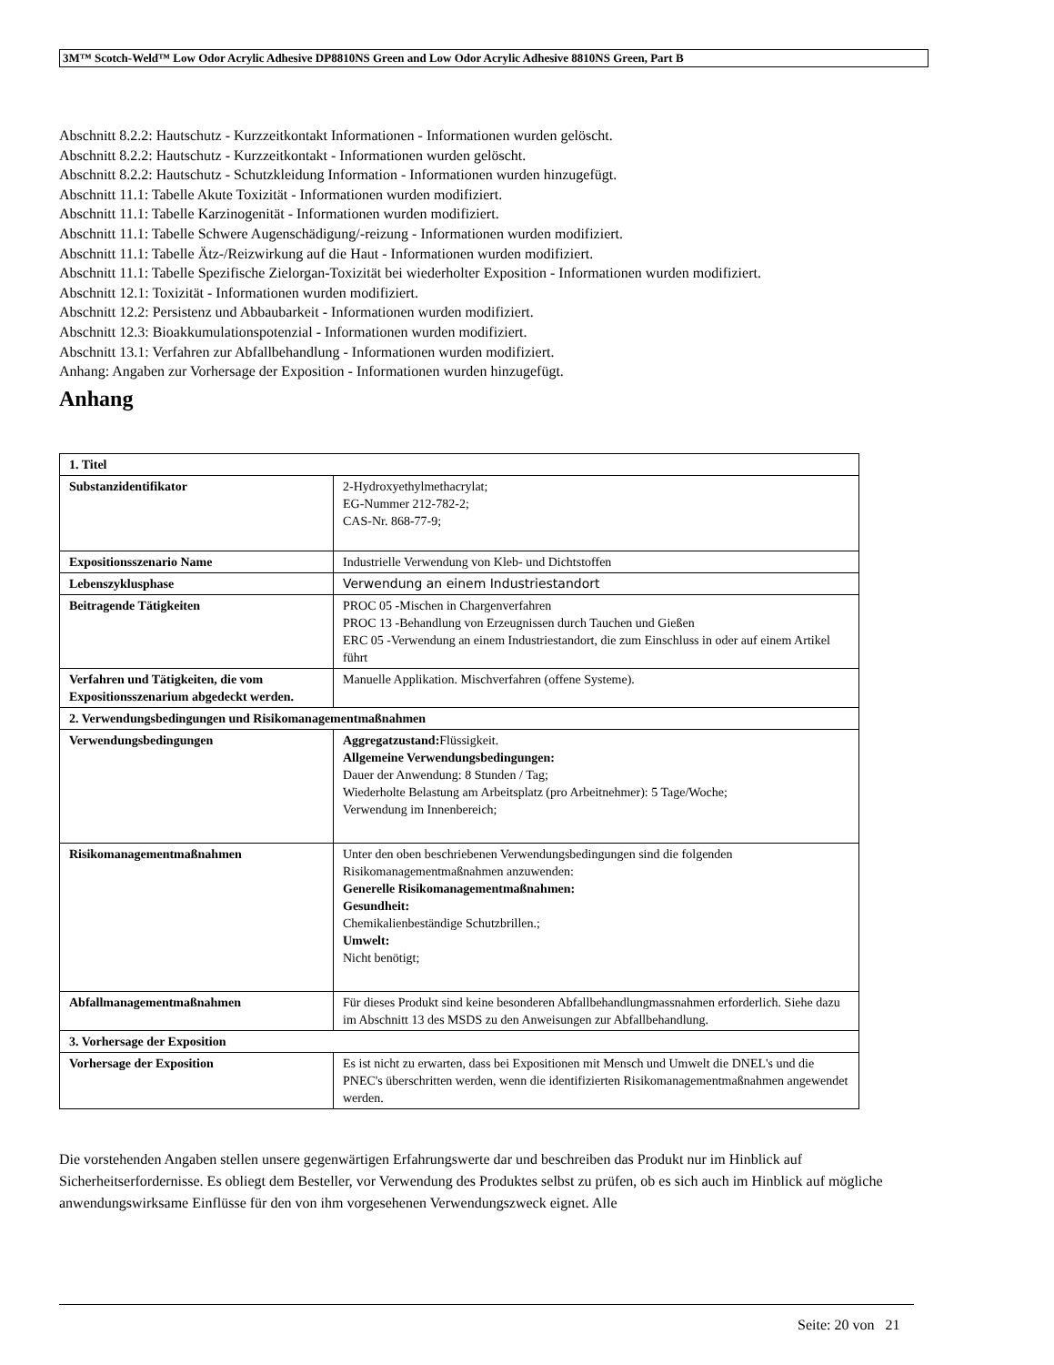3M™ Scotch-Weld™ Low Odor Acrylic Adhesive DP8810NS Green and Low Odor Acrylic Adhesive 8810NS Green, Part B
Abschnitt 8.2.2: Hautschutz - Kurzzeitkontakt Informationen - Informationen wurden gelöscht.
Abschnitt 8.2.2: Hautschutz - Kurzzeitkontakt - Informationen wurden gelöscht.
Abschnitt 8.2.2: Hautschutz - Schutzkleidung Information - Informationen wurden hinzugefügt.
Abschnitt 11.1: Tabelle Akute Toxizität - Informationen wurden modifiziert.
Abschnitt 11.1: Tabelle Karzinogenität - Informationen wurden modifiziert.
Abschnitt 11.1: Tabelle Schwere Augenschädigung/-reizung - Informationen wurden modifiziert.
Abschnitt 11.1: Tabelle Ätz-/Reizwirkung auf die Haut - Informationen wurden modifiziert.
Abschnitt 11.1: Tabelle Spezifische Zielorgan-Toxizität bei wiederholter Exposition - Informationen wurden modifiziert.
Abschnitt 12.1: Toxizität - Informationen wurden modifiziert.
Abschnitt 12.2: Persistenz und Abbaubarkeit - Informationen wurden modifiziert.
Abschnitt 12.3: Bioakkumulationspotenzial - Informationen wurden modifiziert.
Abschnitt 13.1: Verfahren zur Abfallbehandlung - Informationen wurden modifiziert.
Anhang: Angaben zur Vorhersage der Exposition - Informationen wurden hinzugefügt.
Anhang
| 1. Titel | |
| --- | --- |
| Substanzidentifikator | 2-Hydroxyethylmethacrylat; EG-Nummer 212-782-2; CAS-Nr. 868-77-9; |
| Expositionsszenario Name | Industrielle Verwendung von Kleb- und Dichtstoffen |
| Lebenszyklusphase | Verwendung an einem Industriestandort |
| Beitragende Tätigkeiten | PROC 05 -Mischen in Chargenverfahren PROC 13 -Behandlung von Erzeugnissen durch Tauchen und Gießen ERC 05 -Verwendung an einem Industriestandort, die zum Einschluss in oder auf einem Artikel führt |
| Verfahren und Tätigkeiten, die vom Expositionsszenarium abgedeckt werden. | Manuelle Applikation. Mischverfahren (offene Systeme). |
| 2. Verwendungsbedingungen und Risikomanagementmaßnahmen | |
| Verwendungsbedingungen | Aggregatzustand: Flüssigkeit. Allgemeine Verwendungsbedingungen: Dauer der Anwendung: 8 Stunden / Tag; Wiederholte Belastung am Arbeitsplatz (pro Arbeitnehmer): 5 Tage/Woche; Verwendung im Innenbereich; |
| Risikomanagementmaßnahmen | Unter den oben beschriebenen Verwendungsbedingungen sind die folgenden Risikomanagementmaßnahmen anzuwenden: Generelle Risikomanagementmaßnahmen: Gesundheit: Chemikalienbeständige Schutzbrillen.; Umwelt: Nicht benötigt; |
| Abfallmanagementmaßnahmen | Für dieses Produkt sind keine besonderen Abfallbehandlungmassnahmen erforderlich. Siehe dazu im Abschnitt 13 des MSDS zu den Anweisungen zur Abfallbehandlung. |
| 3. Vorhersage der Exposition | |
| Vorhersage der Exposition | Es ist nicht zu erwarten, dass bei Expositionen mit Mensch und Umwelt die DNEL's und die PNEC's überschritten werden, wenn die identifizierten Risikomanagementmaßnahmen angewendet werden. |
Die vorstehenden Angaben stellen unsere gegenwärtigen Erfahrungswerte dar und beschreiben das Produkt nur im Hinblick auf Sicherheitserfordernisse. Es obliegt dem Besteller, vor Verwendung des Produktes selbst zu prüfen, ob es sich auch im Hinblick auf mögliche anwendungswirksame Einflüsse für den von ihm vorgesehenen Verwendungszweck eignet. Alle
Seite: 20 von 21